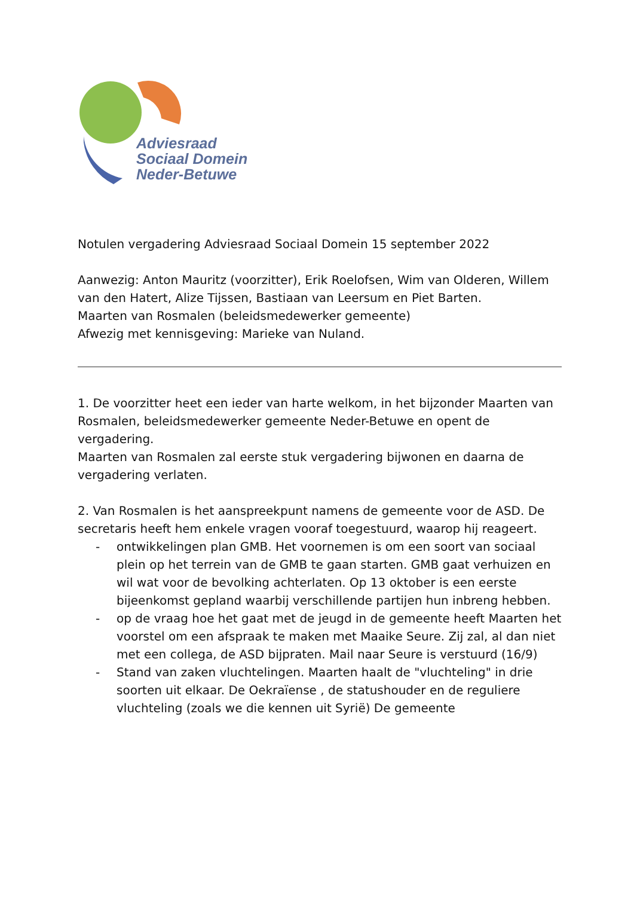Adviesraad
Sociaal Domein
Neder-Betuwe
Notulen vergadering Adviesraad Sociaal Domein 15 september 2022
Aanwezig: Anton Mauritz (voorzitter), Erik Roelofsen, Wim van Olderen, Willem van den Hatert, Alize Tijssen, Bastiaan van Leersum en Piet Barten.
Maarten van Rosmalen (beleidsmedewerker gemeente)
Afwezig met kennisgeving: Marieke van Nuland.
1. De voorzitter heet een ieder van harte welkom, in het bijzonder Maarten van Rosmalen, beleidsmedewerker gemeente Neder-Betuwe en opent de vergadering.
Maarten van Rosmalen zal eerste stuk vergadering bijwonen en daarna de vergadering verlaten.
2. Van Rosmalen is het aanspreekpunt namens de gemeente voor de ASD. De secretaris heeft hem enkele vragen vooraf toegestuurd, waarop hij reageert.
- ontwikkelingen plan GMB. Het voornemen is om een soort van sociaal plein op het terrein van de GMB te gaan starten. GMB gaat verhuizen en wil wat voor de bevolking achterlaten. Op 13 oktober is een eerste bijeenkomst gepland waarbij verschillende partijen hun inbreng hebben.
- op de vraag hoe het gaat met de jeugd in de gemeente heeft Maarten het voorstel om een afspraak te maken met Maaike Seure. Zij zal, al dan niet met een collega, de ASD bijpraten. Mail naar Seure is verstuurd (16/9)
- Stand van zaken vluchtelingen. Maarten haalt de "vluchteling" in drie soorten uit elkaar. De Oekraïense , de statushouder en de reguliere vluchteling (zoals we die kennen uit Syrië) De gemeente